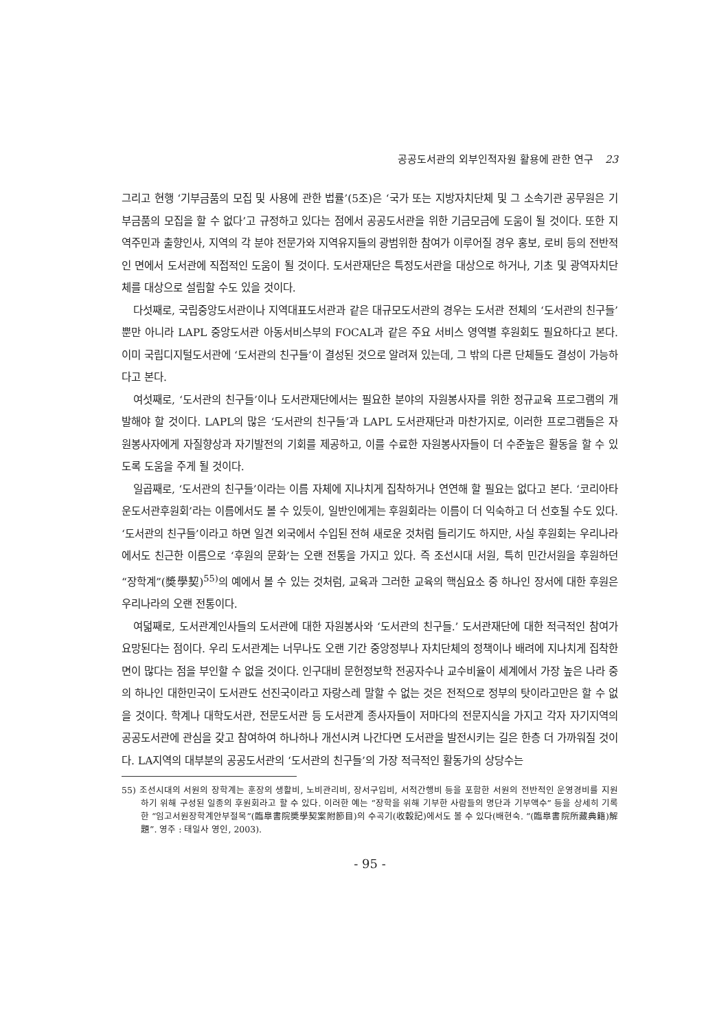공공도서관의 외부인적자원 활용에 관한 연구 23
그리고 현행 ‘기부금품의 모집 및 사용에 관한 법률’(5조)은 ‘국가 또는 지방자치단체 및 그 소속기관 공무원은 기부금품의 모집을 할 수 없다’고 규정하고 있다는 점에서 공공도서관을 위한 기금모금에 도움이 될 것이다. 또한 지역주민과 출향인사, 지역의 각 분야 전문가와 지역유지들의 광범위한 참여가 이루어질 경우 홍보, 로비 등의 전반적인 면에서 도서관에 직접적인 도움이 될 것이다. 도서관재단은 특정도서관을 대상으로 하거나, 기초 및 광역자치단체를 대상으로 설립할 수도 있을 것이다.
다섯째로, 국립중앙도서관이나 지역대표도서관과 같은 대규모도서관의 경우는 도서관 전체의 ‘도서관의 친구들’ 뿐만 아니라 LAPL 중앙도서관 아동서비스부의 FOCAL과 같은 주요 서비스 영역별 후원회도 필요하다고 본다. 이미 국립디지털도서관에 ‘도서관의 친구들’이 결성된 것으로 알려져 있는데, 그 밖의 다른 단체들도 결성이 가능하다고 본다.
여섯째로, ‘도서관의 친구들’이나 도서관재단에서는 필요한 분야의 자원봉사자를 위한 정규교육 프로그램의 개발해야 할 것이다. LAPL의 많은 ‘도서관의 친구들’과 LAPL 도서관재단과 마찬가지로, 이러한 프로그램들은 자원봉사자에게 자질향상과 자기발전의 기회를 제공하고, 이를 수료한 자원봉사자들이 더 수준높은 활동을 할 수 있도록 도움을 주게 될 것이다.
일곱째로, ‘도서관의 친구들’이라는 이름 자체에 지나치게 집착하거나 연연해 할 필요는 없다고 본다. ‘코리아타운도서관후원회’라는 이름에서도 볼 수 있듯이, 일반인에게는 후원회라는 이름이 더 익숙하고 더 선호될 수도 있다. ‘도서관의 친구들’이라고 하면 일견 외국에서 수입된 전혀 새로운 것처럼 들리기도 하지만, 사실 후원회는 우리나라에서도 친근한 이름으로 ‘후원의 문화’는 오랜 전통을 가지고 있다. 즉 조선시대 서원, 특히 민간서원을 후원하던 “장학계”(奬學契)<sup>55)</sup>의 예에서 볼 수 있는 것처럼, 교육과 그러한 교육의 핵심요소 중 하나인 장서에 대한 후원은 우리나라의 오랜 전통이다.
여덟째로, 도서관계인사들의 도서관에 대한 자원봉사와 ‘도서관의 친구들.’ 도서관재단에 대한 적극적인 참여가 요망된다는 점이다. 우리 도서관계는 너무나도 오랜 기간 중앙정부나 자치단체의 정책이나 배려에 지나치게 집착한 면이 많다는 점을 부인할 수 없을 것이다. 인구대비 문헌정보학 전공자수나 교수비율이 세계에서 가장 높은 나라 중의 하나인 대한민국이 도서관도 선진국이라고 자랑스레 말할 수 없는 것은 전적으로 정부의 탓이라고만은 할 수 없을 것이다. 학계나 대학도서관, 전문도서관 등 도서관계 종사자들이 저마다의 전문지식을 가지고 각자 자기지역의 공공도서관에 관심을 갖고 참여하여 하나하나 개선시켜 나간다면 도서관을 발전시키는 길은 한층 더 가까워질 것이다. LA지역의 대부분의 공공도서관의 ‘도서관의 친구들’의 가장 적극적인 활동가의 상당수는
55) 조선시대의 서원의 장학계는 훈장의 생활비, 노비관리비, 장서구입비, 서적간행비 등을 포함한 서원의 전반적인 운영경비를 지원하기 위해 구성된 일종의 후원회라고 할 수 있다. 이러한 예는 “장학을 위해 기부한 사람들의 명단과 기부액수” 등을 상세히 기록한 “임고서원장학계안부절목”(臨皐書院奬學契案附節目)의 수곡기(收穀記)에서도 볼 수 있다(배현숙. “(臨皐書院所藏典籍)解題”. 영주 : 태일사 영인, 2003).
- 95 -